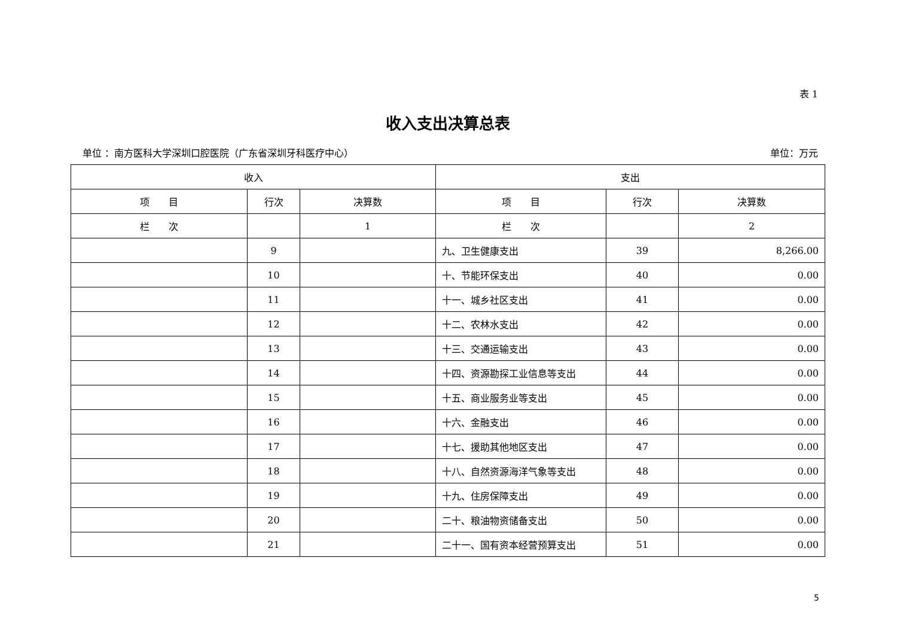表 1
收入支出决算总表
单位 ：南方医科大学深圳口腔医院（广东省深圳牙科医疗中心） 单位：万元
| 收入 | | | 支出 | | |
| --- | --- | --- | --- | --- | --- |
| 项 目 | 行次 | 决算数 | 项 目 | 行次 | 决算数 |
| 栏 次 | | 1 | 栏 次 | | 2 |
| | 9 | | 九、卫生健康支出 | 39 | 8,266.00 |
| | 10 | | 十、节能环保支出 | 40 | 0.00 |
| | 11 | | 十一、城乡社区支出 | 41 | 0.00 |
| | 12 | | 十二、农林水支出 | 42 | 0.00 |
| | 13 | | 十三、交通运输支出 | 43 | 0.00 |
| | 14 | | 十四、资源勘探工业信息等支出 | 44 | 0.00 |
| | 15 | | 十五、商业服务业等支出 | 45 | 0.00 |
| | 16 | | 十六、金融支出 | 46 | 0.00 |
| | 17 | | 十七、援助其他地区支出 | 47 | 0.00 |
| | 18 | | 十八、自然资源海洋气象等支出 | 48 | 0.00 |
| | 19 | | 十九、住房保障支出 | 49 | 0.00 |
| | 20 | | 二十、粮油物资储备支出 | 50 | 0.00 |
| | 21 | | 二十一、国有资本经营预算支出 | 51 | 0.00 |
5